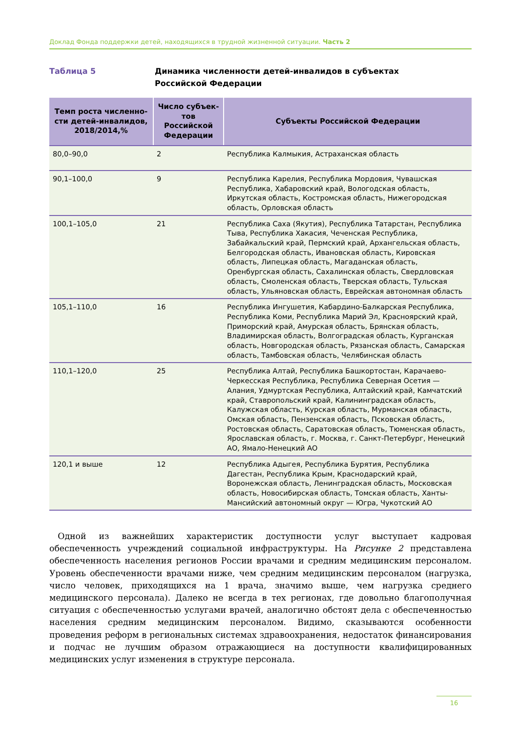Доклад Фонда поддержки детей, находящихся в трудной жизненной ситуации. Часть 2
Таблица 5 Динамика численности детей-инвалидов в субъектах
Российской Федерации
| Темп роста численно-сти детей-инвалидов, 2018/2014,% | Число субъек-тов Российской Федерации | Субъекты Российской Федерации |
| --- | --- | --- |
| 80,0–90,0 | 2 | Республика Калмыкия, Астраханская область |
| 90,1–100,0 | 9 | Республика Карелия, Республика Мордовия, Чувашская Республика, Хабаровский край, Вологодская область, Иркутская область, Костромская область, Нижегородская область, Орловская область |
| 100,1–105,0 | 21 | Республика Саха (Якутия), Республика Татарстан, Республика Тыва, Республика Хакасия, Чеченская Республика, Забайкальский край, Пермский край, Архангельская область, Белгородская область, Ивановская область, Кировская область, Липецкая область, Магаданская область, Оренбургская область, Сахалинская область, Свердловская область, Смоленская область, Тверская область, Тульская область, Ульяновская область, Еврейская автономная область |
| 105,1–110,0 | 16 | Республика Ингушетия, Кабардино-Балкарская Республика, Республика Коми, Республика Марий Эл, Красноярский край, Приморский край, Амурская область, Брянская область, Владимирская область, Волгоградская область, Курганская область, Новгородская область, Рязанская область, Самарская область, Тамбовская область, Челябинская область |
| 110,1–120,0 | 25 | Республика Алтай, Республика Башкортостан, Карачаево-Черкесская Республика, Республика Северная Осетия — Алания, Удмуртская Республика, Алтайский край, Камчатский край, Ставропольский край, Калининградская область, Калужская область, Курская область, Мурманская область, Омская область, Пензенская область, Псковская область, Ростовская область, Саратовская область, Тюменская область, Ярославская область, г. Москва, г. Санкт-Петербург, Ненецкий АО, Ямало-Ненецкий АО |
| 120,1 и выше | 12 | Республика Адыгея, Республика Бурятия, Республика Дагестан, Республика Крым, Краснодарский край, Воронежская область, Ленинградская область, Московская область, Новосибирская область, Томская область, Ханты-Мансийский автономный округ — Югра, Чукотский АО |
 Одной из важнейших характеристик доступности услуг выступает кадровая обеспеченность учреждений социальной инфраструктуры. На Рисунке 2 представлена обеспеченность населения регионов России врачами и средним медицинским персоналом. Уровень обеспеченности врачами ниже, чем средним медицинским персоналом (нагрузка, число человек, приходящихся на 1 врача, значимо выше, чем нагрузка среднего медицинского персонала). Далеко не всегда в тех регионах, где довольно благополучная ситуация с обеспеченностью услугами врачей, аналогично обстоят дела с обеспеченностью населения средним медицинским персоналом. Видимо, сказываются особенности проведения реформ в региональных системах здравоохранения, недостаток финансирования и подчас не лучшим образом отражающиеся на доступности квалифицированных медицинских услуг изменения в структуре персонала.
16